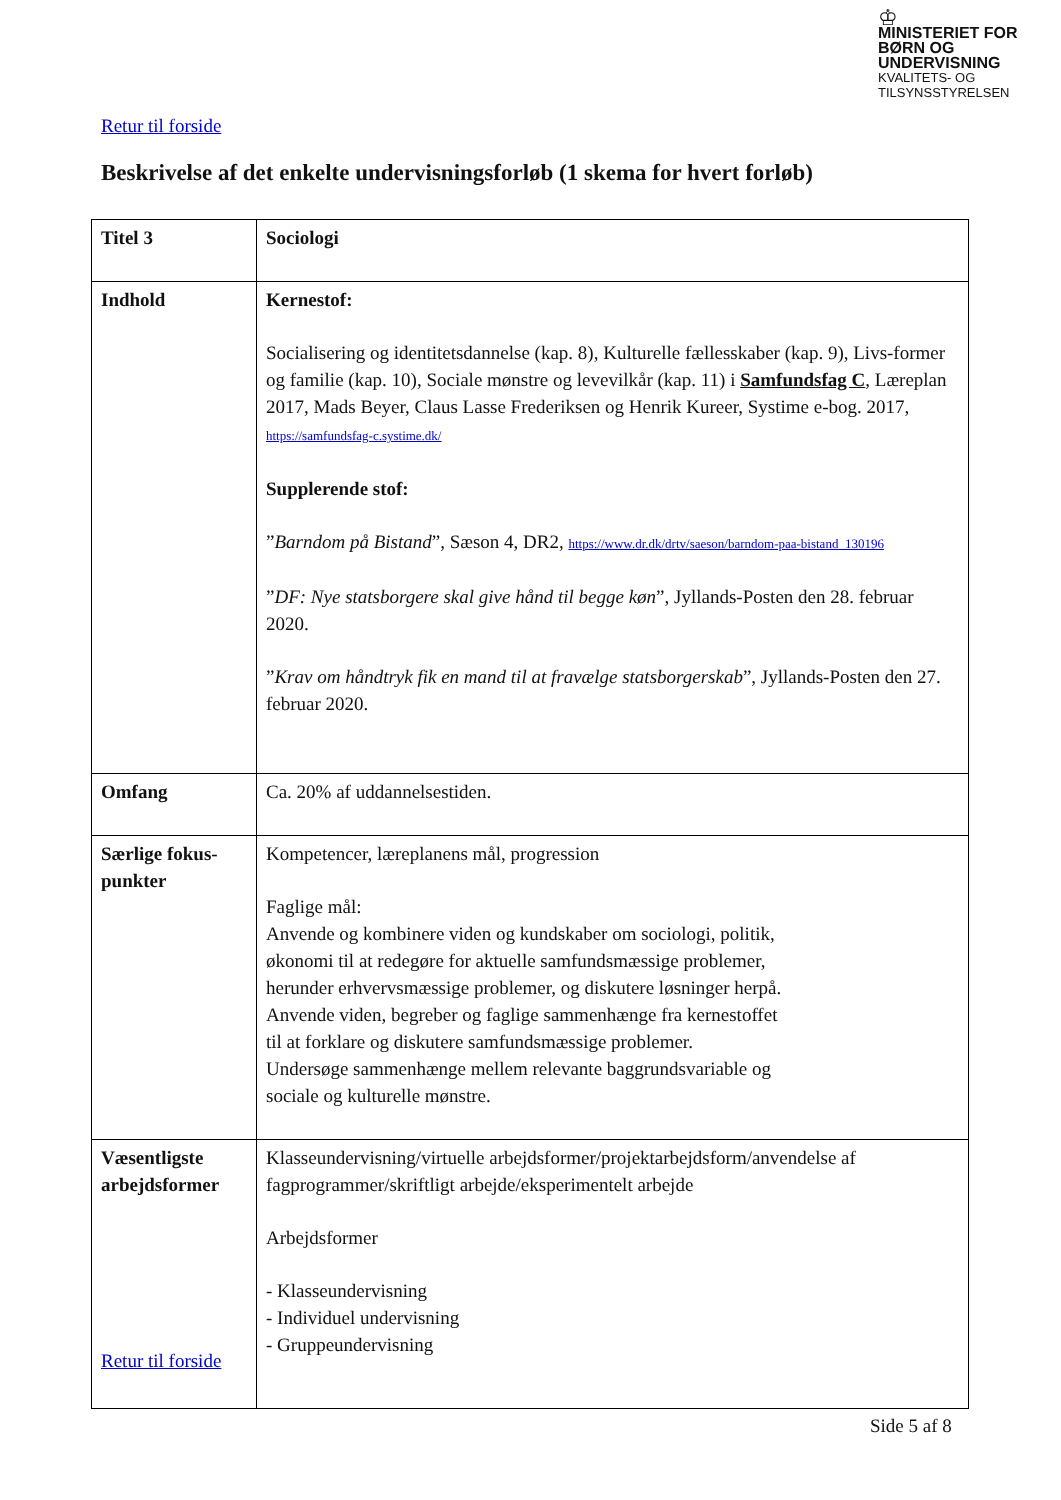♔
MINISTERIET FOR
BØRN OG
UNDERVISNING
KVALITETS- OG
TILSYNSSTYRELSEN
Retur til forside
Beskrivelse af det enkelte undervisningsforløb (1 skema for hvert forløb)
| Titel 3 | Sociologi |
| Indhold | Kernestof: Socialisering og identitetsdannelse (kap. 8), Kulturelle fællesskaber (kap. 9), Livs-former og familie (kap. 10), Sociale mønstre og levevilkår (kap. 11) i Samfundsfag C , Læreplan 2017, Mads Beyer, Claus Lasse Frederiksen og Henrik Kureer, Systime e-bog. 2017, https://samfundsfag-c.systime.dk/ Supplerende stof: ” Barndom på Bistand ”, Sæson 4, DR2, https://www.dr.dk/drtv/saeson/barndom-paa-bistand_130196 ” DF: Nye statsborgere skal give hånd til begge køn ”, Jyllands-Posten den 28. februar 2020. ” Krav om håndtryk fik en mand til at fravælge statsborgerskab ”, Jyllands-Posten den 27. februar 2020. |
| Omfang | Ca. 20% af uddannelsestiden. |
| Særlige fokus-punkter | Kompetencer, læreplanens mål, progression Faglige mål: Anvende og kombinere viden og kundskaber om sociologi, politik, økonomi til at redegøre for aktuelle samfundsmæssige problemer, herunder erhvervsmæssige problemer, og diskutere løsninger herpå. Anvende viden, begreber og faglige sammenhænge fra kernestoffet til at forklare og diskutere samfundsmæssige problemer. Undersøge sammenhænge mellem relevante baggrundsvariable og sociale og kulturelle mønstre. |
| Væsentligste arbejdsformer | Klasseundervisning/virtuelle arbejdsformer/projektarbejdsform/anvendelse af fagprogrammer/skriftligt arbejde/eksperimentelt arbejde Arbejdsformer - Klasseundervisning - Individuel undervisning - Gruppeundervisning |
Retur til forside
Side 5 af 8